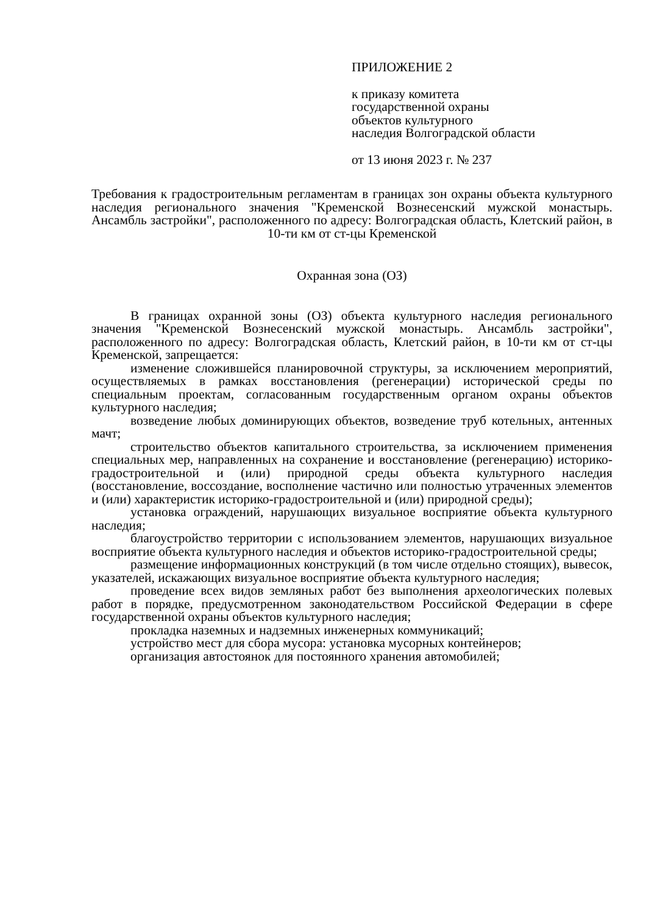ПРИЛОЖЕНИЕ 2
к приказу комитета
государственной охраны
объектов культурного
наследия Волгоградской области
от 13 июня 2023 г. № 237
Требования к градостроительным регламентам в границах зон охраны объекта культурного наследия регионального значения "Кременской Вознесенский мужской монастырь. Ансамбль застройки", расположенного по адресу: Волгоградская область, Клетский район, в 10-ти км от ст-цы Кременской
Охранная зона (ОЗ)
В границах охранной зоны (ОЗ) объекта культурного наследия регионального значения "Кременской Вознесенский мужской монастырь. Ансамбль застройки", расположенного по адресу: Волгоградская область, Клетский район, в 10-ти км от ст-цы Кременской, запрещается:
изменение сложившейся планировочной структуры, за исключением мероприятий, осуществляемых в рамках восстановления (регенерации) исторической среды по специальным проектам, согласованным государственным органом охраны объектов культурного наследия;
возведение любых доминирующих объектов, возведение труб котельных, антенных мачт;
строительство объектов капитального строительства, за исключением применения специальных мер, направленных на сохранение и восстановление (регенерацию) историко-градостроительной и (или) природной среды объекта культурного наследия (восстановление, воссоздание, восполнение частично или полностью утраченных элементов и (или) характеристик историко-градостроительной и (или) природной среды);
установка ограждений, нарушающих визуальное восприятие объекта культурного наследия;
благоустройство территории с использованием элементов, нарушающих визуальное восприятие объекта культурного наследия и объектов историко-градостроительной среды;
размещение информационных конструкций (в том числе отдельно стоящих), вывесок, указателей, искажающих визуальное восприятие объекта культурного наследия;
проведение всех видов земляных работ без выполнения археологических полевых работ в порядке, предусмотренном законодательством Российской Федерации в сфере государственной охраны объектов культурного наследия;
прокладка наземных и надземных инженерных коммуникаций;
устройство мест для сбора мусора: установка мусорных контейнеров;
организация автостоянок для постоянного хранения автомобилей;